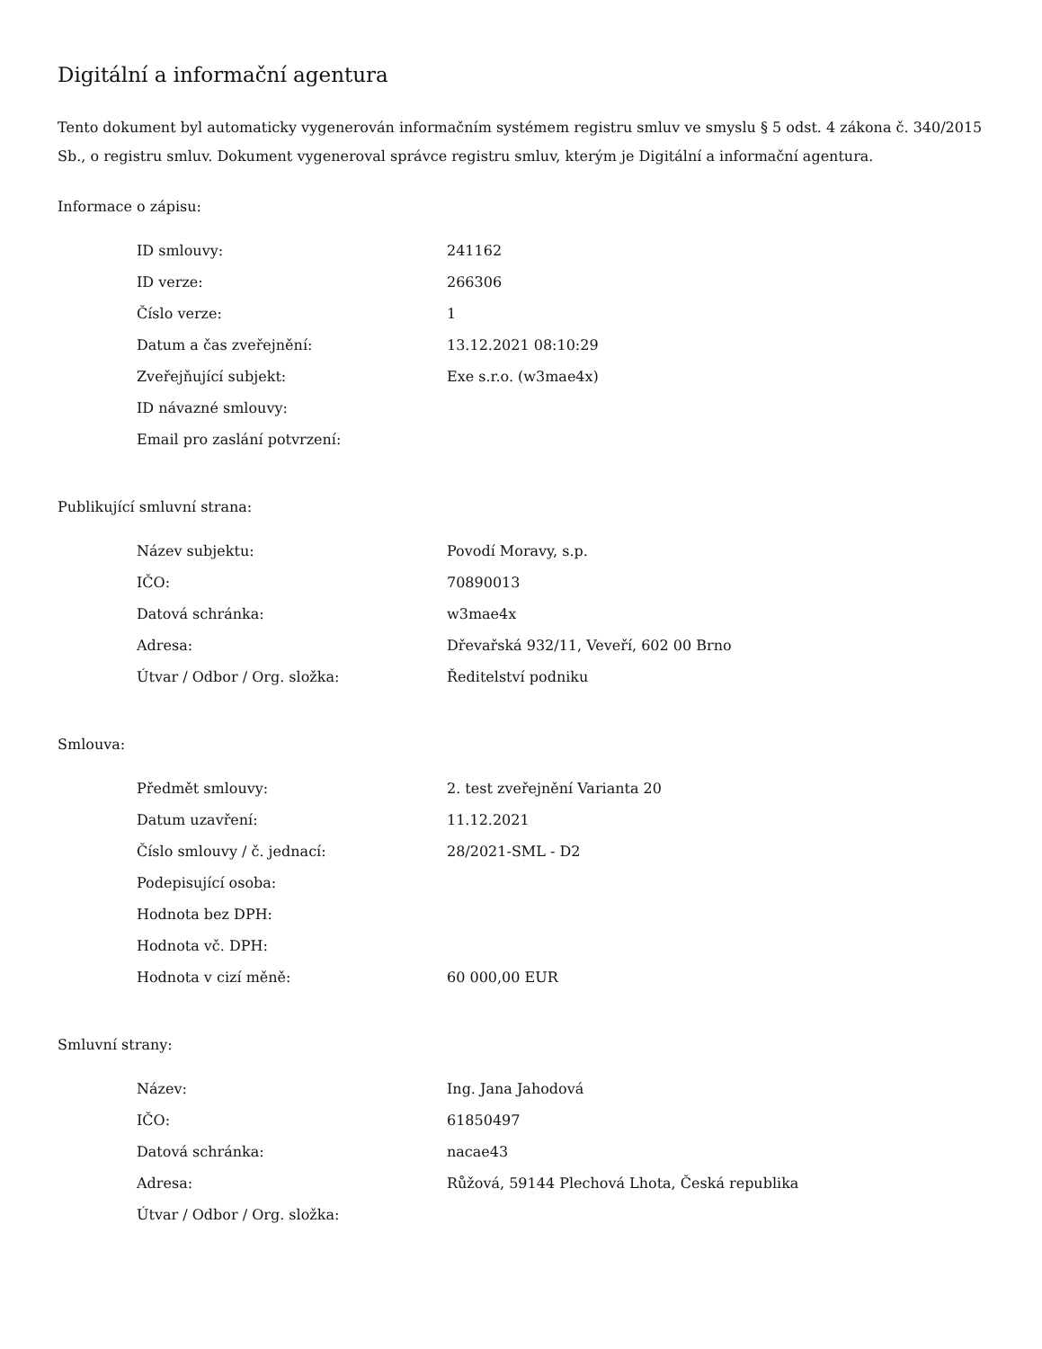Digitální a informační agentura
Tento dokument byl automaticky vygenerován informačním systémem registru smluv ve smyslu § 5 odst. 4 zákona č. 340/2015 Sb., o registru smluv. Dokument vygeneroval správce registru smluv, kterým je Digitální a informační agentura.
Informace o zápisu:
| ID smlouvy: | 241162 |
| ID verze: | 266306 |
| Číslo verze: | 1 |
| Datum a čas zveřejnění: | 13.12.2021 08:10:29 |
| Zveřejňující subjekt: | Exe s.r.o. (w3mae4x) |
| ID návazné smlouvy: | |
| Email pro zaslání potvrzení: | |
Publikující smluvní strana:
| Název subjektu: | Povodí Moravy, s.p. |
| IČO: | 70890013 |
| Datová schránka: | w3mae4x |
| Adresa: | Dřevařská 932/11, Veveří, 602 00 Brno |
| Útvar / Odbor / Org. složka: | Ředitelství podniku |
Smlouva:
| Předmět smlouvy: | 2. test zveřejnění Varianta 20 |
| Datum uzavření: | 11.12.2021 |
| Číslo smlouvy / č. jednací: | 28/2021-SML - D2 |
| Podepisující osoba: | |
| Hodnota bez DPH: | |
| Hodnota vč. DPH: | |
| Hodnota v cizí měně: | 60 000,00 EUR |
Smluvní strany:
| Název: | Ing. Jana Jahodová |
| IČO: | 61850497 |
| Datová schránka: | nacae43 |
| Adresa: | Růžová, 59144 Plechová Lhota, Česká republika |
| Útvar / Odbor / Org. složka: | |